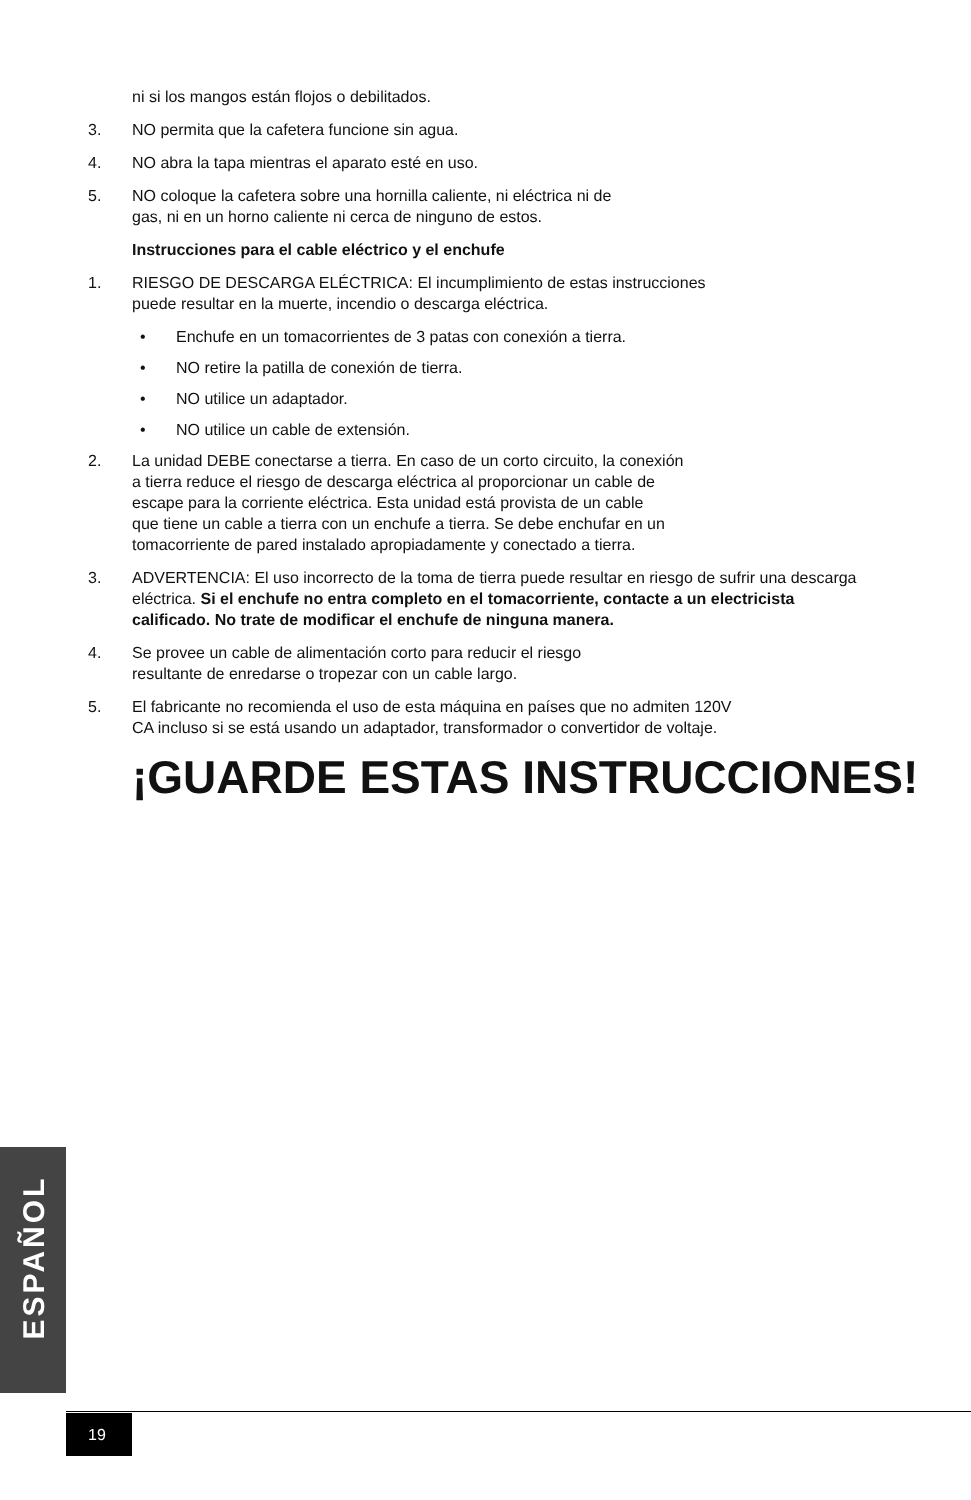ni si los mangos están flojos o debilitados.
3. NO permita que la cafetera funcione sin agua.
4. NO abra la tapa mientras el aparato esté en uso.
5. NO coloque la cafetera sobre una hornilla caliente, ni eléctrica ni de
gas, ni en un horno caliente ni cerca de ninguno de estos.
Instrucciones para el cable eléctrico y el enchufe
1. RIESGO DE DESCARGA ELÉCTRICA: El incumplimiento de estas instrucciones
puede resultar en la muerte, incendio o descarga eléctrica.
• Enchufe en un tomacorrientes de 3 patas con conexión a tierra.
• NO retire la patilla de conexión de tierra.
• NO utilice un adaptador.
• NO utilice un cable de extensión.
2. La unidad DEBE conectarse a tierra. En caso de un corto circuito, la conexión
a tierra reduce el riesgo de descarga eléctrica al proporcionar un cable de
escape para la corriente eléctrica. Esta unidad está provista de un cable
que tiene un cable a tierra con un enchufe a tierra. Se debe enchufar en un
tomacorriente de pared instalado apropiadamente y conectado a tierra.
3. ADVERTENCIA: El uso incorrecto de la toma de tierra puede resultar en riesgo de sufrir una descarga eléctrica. Si el enchufe no entra completo en el tomacorriente, contacte a un electricista calificado. No trate de modificar el enchufe de ninguna manera.
4. Se provee un cable de alimentación corto para reducir el riesgo
resultante de enredarse o tropezar con un cable largo.
5. El fabricante no recomienda el uso de esta máquina en países que no admiten 120V
CA incluso si se está usando un adaptador, transformador o convertidor de voltaje.
¡GUARDE ESTAS INSTRUCCIONES!
ESPAÑOL
19